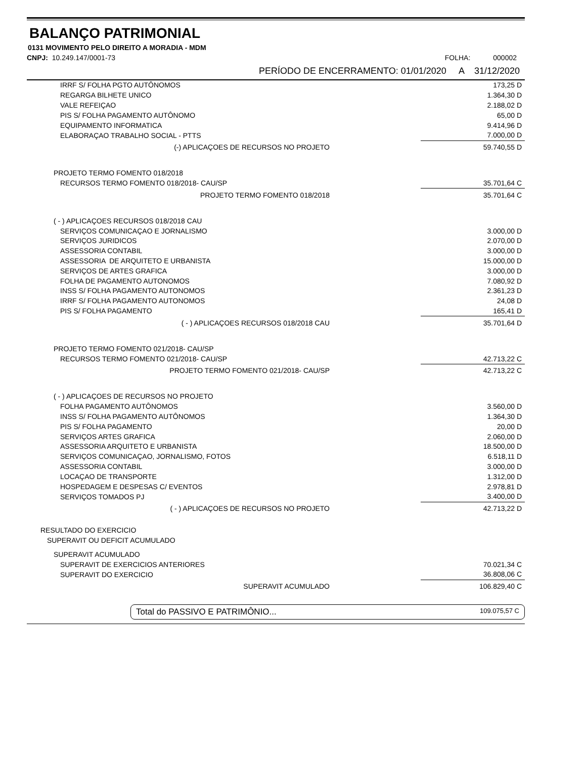BALANÇO PATRIMONIAL
0131 MOVIMENTO PELO DIREITO A MORADIA - MDM
CNPJ: 10.249.147/0001-73 FOLHA: 000002
PERÍODO DE ENCERRAMENTO: 01/01/2020 A 31/12/2020
| IRRF S/ FOLHA PGTO AUTÔNOMOS | 173,25 D |
| REGARGA BILHETE UNICO | 1.364,30 D |
| VALE REFEIÇAO | 2.188,02 D |
| PIS S/ FOLHA PAGAMENTO AUTÔNOMO | 65,00 D |
| EQUIPAMENTO INFORMATICA | 9.414,96 D |
| ELABORAÇAO TRABALHO SOCIAL - PTTS | 7.000,00 D |
| (-) APLICAÇOES DE RECURSOS NO PROJETO | 59.740,55 D |
| PROJETO TERMO FOMENTO 018/2018 | |
| RECURSOS TERMO FOMENTO 018/2018- CAU/SP | 35.701,64 C |
| PROJETO TERMO FOMENTO 018/2018 | 35.701,64 C |
| ( - ) APLICAÇOES RECURSOS 018/2018 CAU | |
| SERVIÇOS COMUNICAÇAO E JORNALISMO | 3.000,00 D |
| SERVIÇOS JURIDICOS | 2.070,00 D |
| ASSESSORIA CONTABIL | 3.000,00 D |
| ASSESSORIA DE ARQUITETO E URBANISTA | 15.000,00 D |
| SERVIÇOS DE ARTES GRAFICA | 3.000,00 D |
| FOLHA DE PAGAMENTO AUTONOMOS | 7.080,92 D |
| INSS S/ FOLHA PAGAMENTO AUTONOMOS | 2.361,23 D |
| IRRF S/ FOLHA PAGAMENTO AUTONOMOS | 24,08 D |
| PIS S/ FOLHA PAGAMENTO | 165,41 D |
| ( - ) APLICAÇOES RECURSOS 018/2018 CAU | 35.701,64 D |
| PROJETO TERMO FOMENTO 021/2018- CAU/SP | |
| RECURSOS TERMO FOMENTO 021/2018- CAU/SP | 42.713,22 C |
| PROJETO TERMO FOMENTO 021/2018- CAU/SP | 42.713,22 C |
| ( - ) APLICAÇOES DE RECURSOS NO PROJETO | |
| FOLHA PAGAMENTO AUTÔNOMOS | 3.560,00 D |
| INSS S/ FOLHA PAGAMENTO AUTÔNOMOS | 1.364,30 D |
| PIS S/ FOLHA PAGAMENTO | 20,00 D |
| SERVIÇOS ARTES GRAFICA | 2.060,00 D |
| ASSESSORIA ARQUITETO E URBANISTA | 18.500,00 D |
| SERVIÇOS COMUNICAÇAO, JORNALISMO, FOTOS | 6.518,11 D |
| ASSESSORIA CONTABIL | 3.000,00 D |
| LOCAÇAO DE TRANSPORTE | 1.312,00 D |
| HOSPEDAGEM E DESPESAS C/ EVENTOS | 2.978,81 D |
| SERVIÇOS TOMADOS PJ | 3.400,00 D |
| ( - ) APLICAÇOES DE RECURSOS NO PROJETO | 42.713,22 D |
| RESULTADO DO EXERCICIO | |
| SUPERAVIT OU DEFICIT ACUMULADO | |
| SUPERAVIT ACUMULADO | |
| SUPERAVIT DE EXERCICIOS ANTERIORES | 70.021,34 C |
| SUPERAVIT DO EXERCICIO | 36.808,06 C |
| SUPERAVIT ACUMULADO | 106.829,40 C |
Total do PASSIVO E PATRIMÔNIO... 109.075,57 C